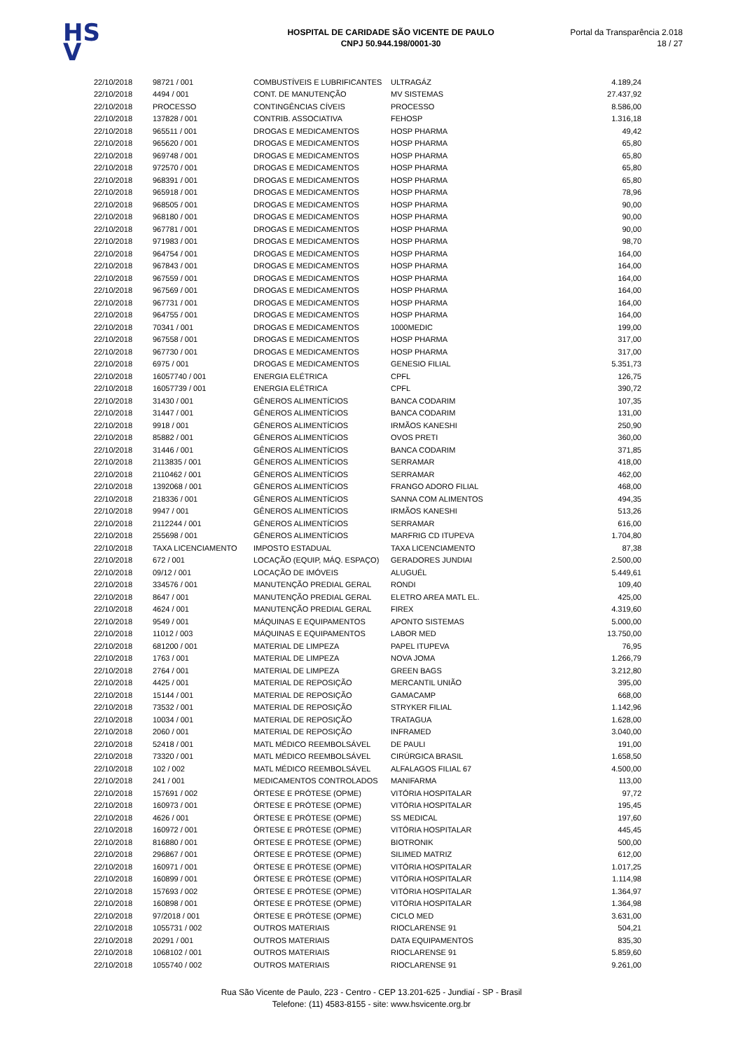HS V
HOSPITAL DE CARIDADE SÃO VICENTE DE PAULO
CNPJ 50.944.198/0001-30
Portal da Transparência 2.018
18 / 27
| 22/10/2018 | 98721 / 001 | COMBUSTÍVEIS E LUBRIFICANTES | ULTRAGÁZ | 4.189,24 |
| 22/10/2018 | 4494 / 001 | CONT. DE MANUTENÇÃO | MV SISTEMAS | 27.437,92 |
| 22/10/2018 | PROCESSO | CONTINGÊNCIAS CÍVEIS | PROCESSO | 8.586,00 |
| 22/10/2018 | 137828 / 001 | CONTRIB. ASSOCIATIVA | FEHOSP | 1.316,18 |
| 22/10/2018 | 965511 / 001 | DROGAS E MEDICAMENTOS | HOSP PHARMA | 49,42 |
| 22/10/2018 | 965620 / 001 | DROGAS E MEDICAMENTOS | HOSP PHARMA | 65,80 |
| 22/10/2018 | 969748 / 001 | DROGAS E MEDICAMENTOS | HOSP PHARMA | 65,80 |
| 22/10/2018 | 972570 / 001 | DROGAS E MEDICAMENTOS | HOSP PHARMA | 65,80 |
| 22/10/2018 | 968391 / 001 | DROGAS E MEDICAMENTOS | HOSP PHARMA | 65,80 |
| 22/10/2018 | 965918 / 001 | DROGAS E MEDICAMENTOS | HOSP PHARMA | 78,96 |
| 22/10/2018 | 968505 / 001 | DROGAS E MEDICAMENTOS | HOSP PHARMA | 90,00 |
| 22/10/2018 | 968180 / 001 | DROGAS E MEDICAMENTOS | HOSP PHARMA | 90,00 |
| 22/10/2018 | 967781 / 001 | DROGAS E MEDICAMENTOS | HOSP PHARMA | 90,00 |
| 22/10/2018 | 971983 / 001 | DROGAS E MEDICAMENTOS | HOSP PHARMA | 98,70 |
| 22/10/2018 | 964754 / 001 | DROGAS E MEDICAMENTOS | HOSP PHARMA | 164,00 |
| 22/10/2018 | 967843 / 001 | DROGAS E MEDICAMENTOS | HOSP PHARMA | 164,00 |
| 22/10/2018 | 967559 / 001 | DROGAS E MEDICAMENTOS | HOSP PHARMA | 164,00 |
| 22/10/2018 | 967569 / 001 | DROGAS E MEDICAMENTOS | HOSP PHARMA | 164,00 |
| 22/10/2018 | 967731 / 001 | DROGAS E MEDICAMENTOS | HOSP PHARMA | 164,00 |
| 22/10/2018 | 964755 / 001 | DROGAS E MEDICAMENTOS | HOSP PHARMA | 164,00 |
| 22/10/2018 | 70341 / 001 | DROGAS E MEDICAMENTOS | 1000MEDIC | 199,00 |
| 22/10/2018 | 967558 / 001 | DROGAS E MEDICAMENTOS | HOSP PHARMA | 317,00 |
| 22/10/2018 | 967730 / 001 | DROGAS E MEDICAMENTOS | HOSP PHARMA | 317,00 |
| 22/10/2018 | 6975 / 001 | DROGAS E MEDICAMENTOS | GENESIO FILIAL | 5.351,73 |
| 22/10/2018 | 16057740 / 001 | ENERGIA ELÉTRICA | CPFL | 126,75 |
| 22/10/2018 | 16057739 / 001 | ENERGIA ELÉTRICA | CPFL | 390,72 |
| 22/10/2018 | 31430 / 001 | GÊNEROS ALIMENTÍCIOS | BANCA CODARIM | 107,35 |
| 22/10/2018 | 31447 / 001 | GÊNEROS ALIMENTÍCIOS | BANCA CODARIM | 131,00 |
| 22/10/2018 | 9918 / 001 | GÊNEROS ALIMENTÍCIOS | IRMÃOS KANESHI | 250,90 |
| 22/10/2018 | 85882 / 001 | GÊNEROS ALIMENTÍCIOS | OVOS PRETI | 360,00 |
| 22/10/2018 | 31446 / 001 | GÊNEROS ALIMENTÍCIOS | BANCA CODARIM | 371,85 |
| 22/10/2018 | 2113835 / 001 | GÊNEROS ALIMENTÍCIOS | SERRAMAR | 418,00 |
| 22/10/2018 | 2110462 / 001 | GÊNEROS ALIMENTÍCIOS | SERRAMAR | 462,00 |
| 22/10/2018 | 1392068 / 001 | GÊNEROS ALIMENTÍCIOS | FRANGO ADORO FILIAL | 468,00 |
| 22/10/2018 | 218336 / 001 | GÊNEROS ALIMENTÍCIOS | SANNA COM ALIMENTOS | 494,35 |
| 22/10/2018 | 9947 / 001 | GÊNEROS ALIMENTÍCIOS | IRMÃOS KANESHI | 513,26 |
| 22/10/2018 | 2112244 / 001 | GÊNEROS ALIMENTÍCIOS | SERRAMAR | 616,00 |
| 22/10/2018 | 255698 / 001 | GÊNEROS ALIMENTÍCIOS | MARFRIG CD ITUPEVA | 1.704,80 |
| 22/10/2018 | TAXA LICENCIAMENTO | IMPOSTO ESTADUAL | TAXA LICENCIAMENTO | 87,38 |
| 22/10/2018 | 672 / 001 | LOCAÇÃO (EQUIP, MÁQ. ESPAÇO) | GERADORES JUNDIAI | 2.500,00 |
| 22/10/2018 | 09/12 / 001 | LOCAÇÃO DE IMÓVEIS | ALUGUÉL | 5.449,61 |
| 22/10/2018 | 334576 / 001 | MANUTENÇÃO PREDIAL GERAL | RONDI | 109,40 |
| 22/10/2018 | 8647 / 001 | MANUTENÇÃO PREDIAL GERAL | ELETRO AREA MATL EL. | 425,00 |
| 22/10/2018 | 4624 / 001 | MANUTENÇÃO PREDIAL GERAL | FIREX | 4.319,60 |
| 22/10/2018 | 9549 / 001 | MÁQUINAS E EQUIPAMENTOS | APONTO SISTEMAS | 5.000,00 |
| 22/10/2018 | 11012 / 003 | MÁQUINAS E EQUIPAMENTOS | LABOR MED | 13.750,00 |
| 22/10/2018 | 681200 / 001 | MATERIAL DE LIMPEZA | PAPEL ITUPEVA | 76,95 |
| 22/10/2018 | 1763 / 001 | MATERIAL DE LIMPEZA | NOVA JOMA | 1.266,79 |
| 22/10/2018 | 2764 / 001 | MATERIAL DE LIMPEZA | GREEN BAGS | 3.212,80 |
| 22/10/2018 | 4425 / 001 | MATERIAL DE REPOSIÇÃO | MERCANTIL UNIÃO | 395,00 |
| 22/10/2018 | 15144 / 001 | MATERIAL DE REPOSIÇÃO | GAMACAMP | 668,00 |
| 22/10/2018 | 73532 / 001 | MATERIAL DE REPOSIÇÃO | STRYKER FILIAL | 1.142,96 |
| 22/10/2018 | 10034 / 001 | MATERIAL DE REPOSIÇÃO | TRATAGUA | 1.628,00 |
| 22/10/2018 | 2060 / 001 | MATERIAL DE REPOSIÇÃO | INFRAMED | 3.040,00 |
| 22/10/2018 | 52418 / 001 | MATL MÉDICO REEMBOLSÁVEL | DE PAULI | 191,00 |
| 22/10/2018 | 73320 / 001 | MATL MÉDICO REEMBOLSÁVEL | CIRÚRGICA BRASIL | 1.658,50 |
| 22/10/2018 | 102 / 002 | MATL MÉDICO REEMBOLSÁVEL | ALFALAGOS FILIAL 67 | 4.500,00 |
| 22/10/2018 | 241 / 001 | MEDICAMENTOS CONTROLADOS | MANIFARMA | 113,00 |
| 22/10/2018 | 157691 / 002 | ÓRTESE E PRÓTESE (OPME) | VITÓRIA HOSPITALAR | 97,72 |
| 22/10/2018 | 160973 / 001 | ÓRTESE E PRÓTESE (OPME) | VITÓRIA HOSPITALAR | 195,45 |
| 22/10/2018 | 4626 / 001 | ÓRTESE E PRÓTESE (OPME) | SS MEDICAL | 197,60 |
| 22/10/2018 | 160972 / 001 | ÓRTESE E PRÓTESE (OPME) | VITÓRIA HOSPITALAR | 445,45 |
| 22/10/2018 | 816880 / 001 | ÓRTESE E PRÓTESE (OPME) | BIOTRONIK | 500,00 |
| 22/10/2018 | 296867 / 001 | ÓRTESE E PRÓTESE (OPME) | SILIMED MATRIZ | 612,00 |
| 22/10/2018 | 160971 / 001 | ÓRTESE E PRÓTESE (OPME) | VITÓRIA HOSPITALAR | 1.017,25 |
| 22/10/2018 | 160899 / 001 | ÓRTESE E PRÓTESE (OPME) | VITÓRIA HOSPITALAR | 1.114,98 |
| 22/10/2018 | 157693 / 002 | ÓRTESE E PRÓTESE (OPME) | VITÓRIA HOSPITALAR | 1.364,97 |
| 22/10/2018 | 160898 / 001 | ÓRTESE E PRÓTESE (OPME) | VITÓRIA HOSPITALAR | 1.364,98 |
| 22/10/2018 | 97/2018 / 001 | ÓRTESE E PRÓTESE (OPME) | CICLO MED | 3.631,00 |
| 22/10/2018 | 1055731 / 002 | OUTROS MATERIAIS | RIOCLARENSE 91 | 504,21 |
| 22/10/2018 | 20291 / 001 | OUTROS MATERIAIS | DATA EQUIPAMENTOS | 835,30 |
| 22/10/2018 | 1068102 / 001 | OUTROS MATERIAIS | RIOCLARENSE 91 | 5.859,60 |
| 22/10/2018 | 1055740 / 002 | OUTROS MATERIAIS | RIOCLARENSE 91 | 9.261,00 |
Rua São Vicente de Paulo, 223 - Centro - CEP 13.201-625 - Jundiaí - SP - Brasil
Telefone: (11) 4583-8155 - site: www.hsvicente.org.br